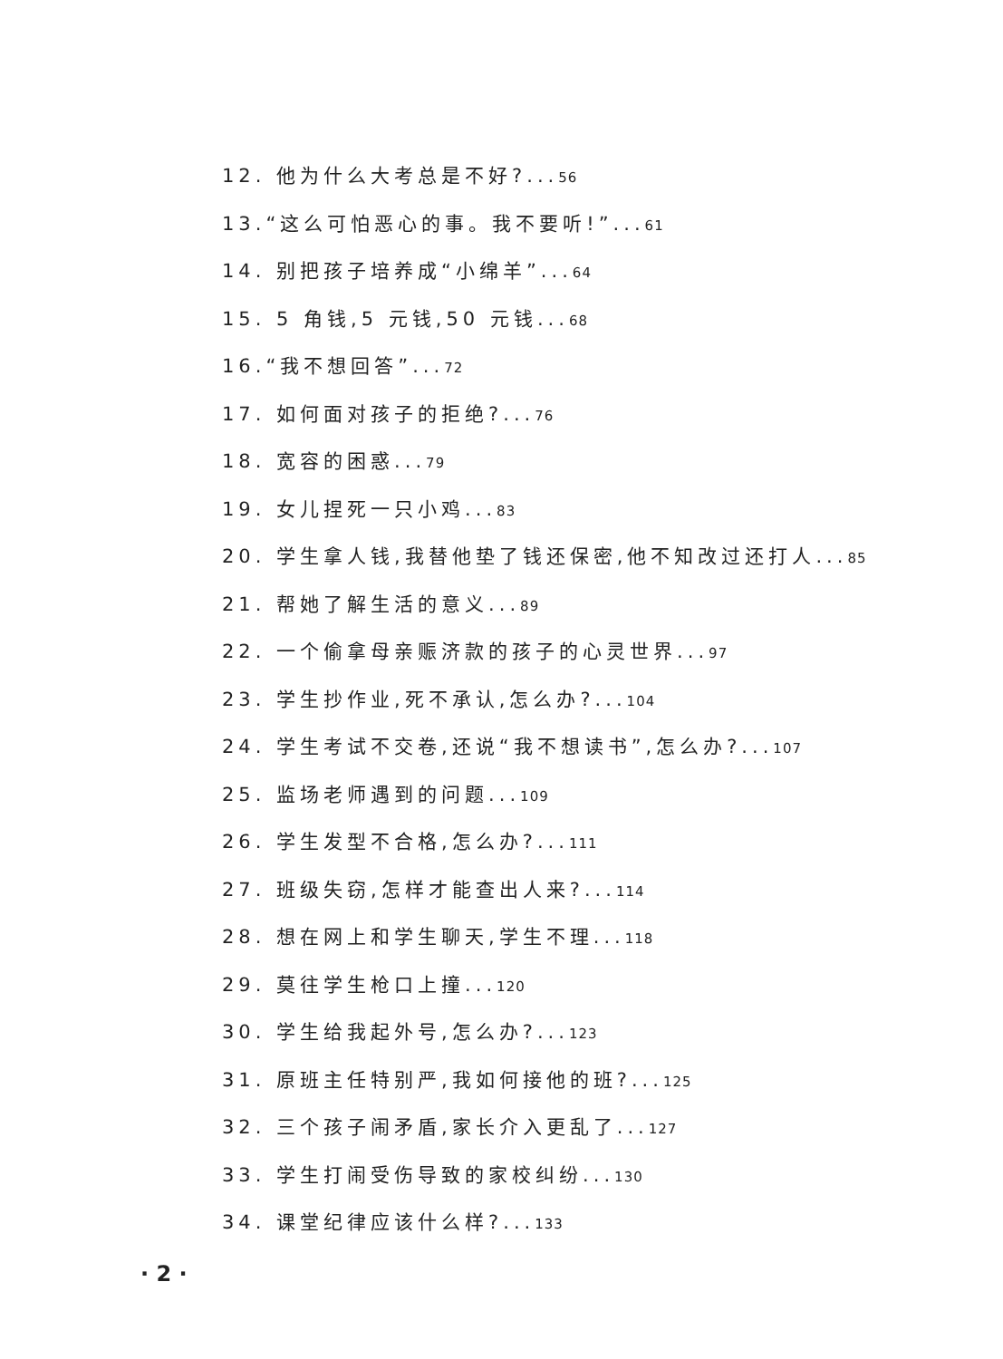12. 他为什么大考总是不好?...56
13.“这么可怕恶心的事。我不要听!”...61
14. 别把孩子培养成“小绵羊”...64
15. 5 角钱,5 元钱,50 元钱...68
16.“我不想回答”...72
17. 如何面对孩子的拒绝?...76
18. 宽容的困惑...79
19. 女儿捏死一只小鸡...83
20. 学生拿人钱,我替他垫了钱还保密,他不知改过还打人...85
21. 帮她了解生活的意义...89
22. 一个偷拿母亲赈济款的孩子的心灵世界...97
23. 学生抄作业,死不承认,怎么办?...104
24. 学生考试不交卷,还说“我不想读书”,怎么办?...107
25. 监场老师遇到的问题...109
26. 学生发型不合格,怎么办?...111
27. 班级失窃,怎样才能查出人来?...114
28. 想在网上和学生聊天,学生不理...118
29. 莫往学生枪口上撞...120
30. 学生给我起外号,怎么办?...123
31. 原班主任特别严,我如何接他的班?...125
32. 三个孩子闹矛盾,家长介入更乱了...127
33. 学生打闹受伤导致的家校纠纷...130
34. 课堂纪律应该什么样?...133
· 2 ·